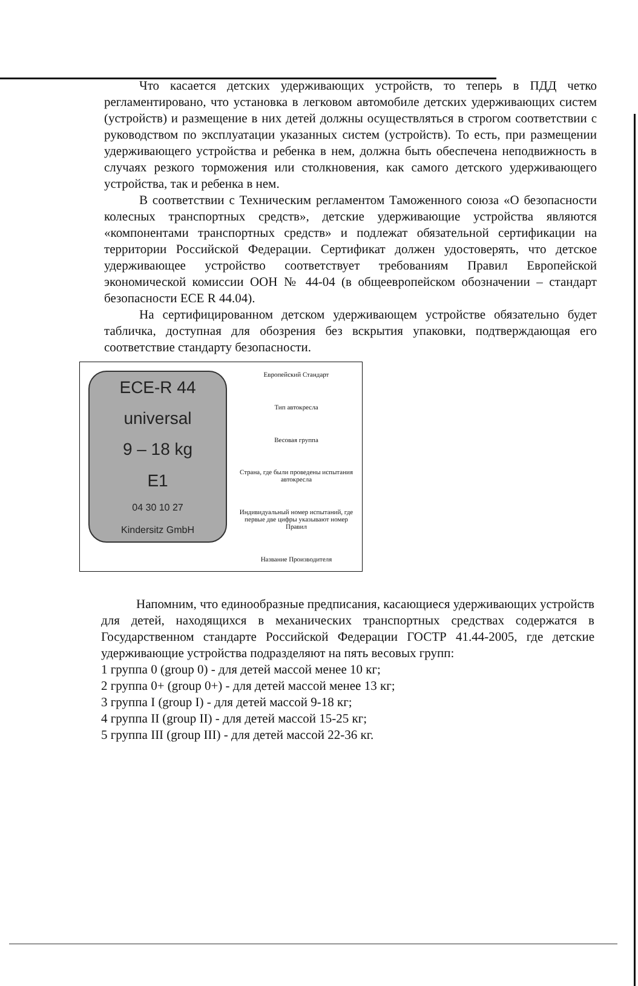Что касается детских удерживающих устройств, то теперь в ПДД четко регламентировано, что установка в легковом автомобиле детских удерживающих систем (устройств) и размещение в них детей должны осуществляться в строгом соответствии с руководством по эксплуатации указанных систем (устройств). То есть, при размещении удерживающего устройства и ребенка в нем, должна быть обеспечена неподвижность в случаях резкого торможения или столкновения, как самого детского удерживающего устройства, так и ребенка в нем.
В соответствии с Техническим регламентом Таможенного союза «О безопасности колесных транспортных средств», детские удерживающие устройства являются «компонентами транспортных средств» и подлежат обязательной сертификации на территории Российской Федерации. Сертификат должен удостоверять, что детское удерживающее устройство соответствует требованиям Правил Европейской экономической комиссии ООН № 44-04 (в общеевропейском обозначении – стандарт безопасности ECE R 44.04).
На сертифицированном детском удерживающем устройстве обязательно будет табличка, доступная для обозрения без вскрытия упаковки, подтверждающая его соответствие стандарту безопасности.
ECE-R 44
universal
9 – 18 kg
E1
04 30 10 27
Kindersitz GmbH
Европейский Стандарт
Тип автокресла
Весовая группа
Страна, где были проведены испытания автокресла
Индивидуальный номер испытаний, где первые две цифры указывают номер Правил
Название Производителя
Напомним, что единообразные предписания, касающиеся удерживающих устройств для детей, находящихся в механических транспортных средствах содержатся в Государственном стандарте Российской Федерации ГОСТР 41.44-2005, где детские удерживающие устройства подразделяют на пять весовых групп:
1 группа 0 (group 0) - для детей массой менее 10 кг;
2 группа 0+ (group 0+) - для детей массой менее 13 кг;
3 группа I (group I) - для детей массой 9-18 кг;
4 группа II (group II) - для детей массой 15-25 кг;
5 группа III (group III) - для детей массой 22-36 кг.